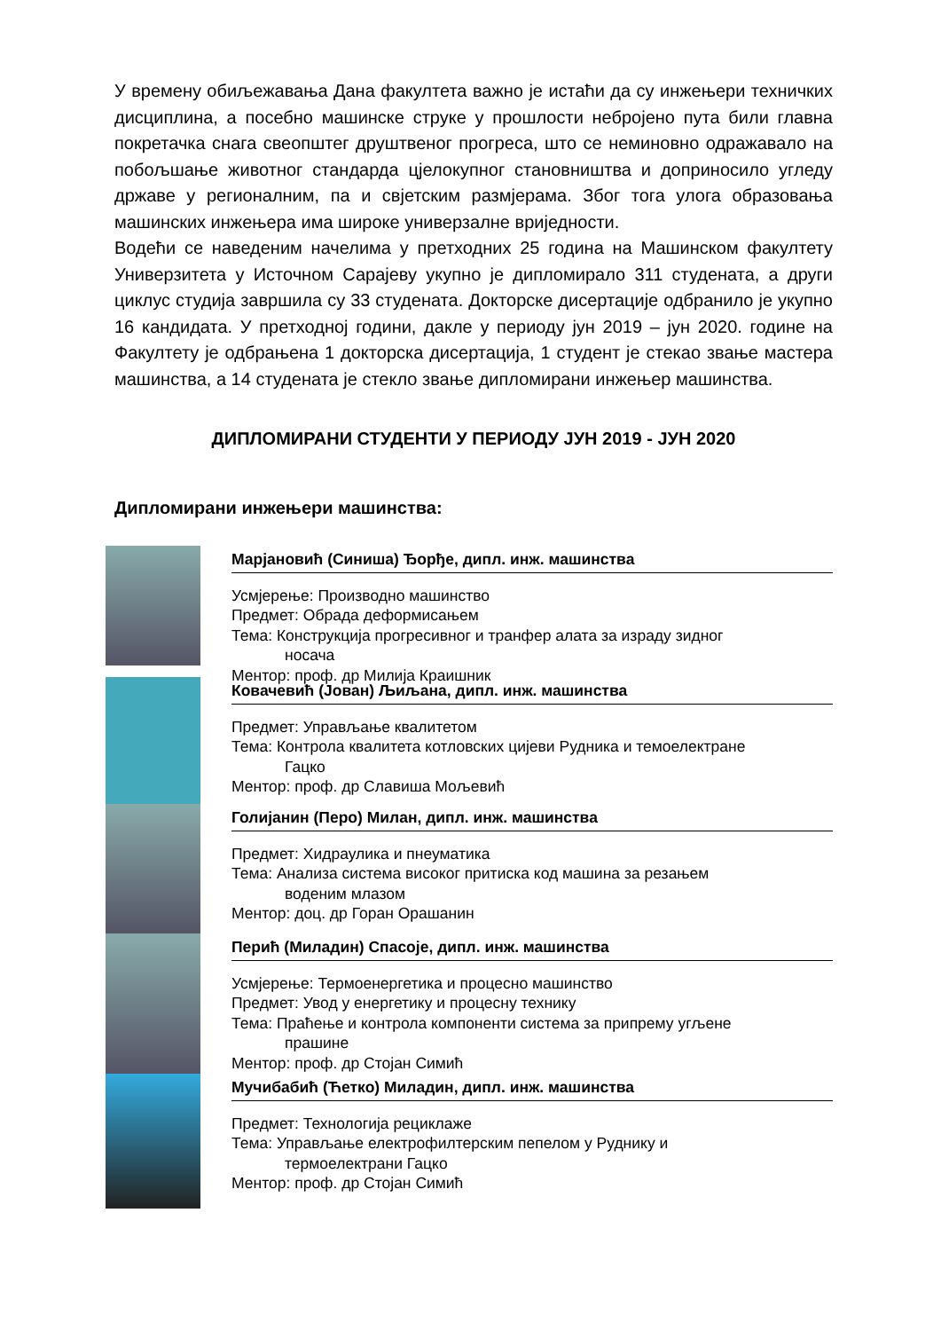У времену обиљежавања Дана факултета важно је истаћи да су инжењери техничких дисциплина, а посебно машинске струке у прошлости небројено пута били главна покретачка снага свеопштег друштвеног прогреса, што се неминовно одражавало на побољшање животног стандарда цјелокупног становништва и доприносило угледу државе у регионалним, па и свјетским размјерама. Због тога улога образовања машинских инжењера има широке универзалне вриједности.
Водећи се наведеним начелима у претходних 25 година на Машинском факултету Универзитета у Источном Сарајеву укупно је дипломирало 311 студената, а други циклус студија завршила су 33 студената. Докторске дисертације одбранило је укупно 16 кандидата. У претходној години, дакле у периоду јун 2019 – јун 2020. године на Факултету је одбрањена 1 докторска дисертација, 1 студент је стекао звање мастера машинства, а 14 студената је стекло звање дипломирани инжењер машинства.
ДИПЛОМИРАНИ СТУДЕНТИ У ПЕРИОДУ ЈУН 2019 - ЈУН 2020
Дипломирани инжењери машинства:
Марјановић (Синиша) Ђорђе, дипл. инж. машинства
Усмјерење: Производно машинство
Предмет: Обрада деформисањем
Тема: Конструкција прогресивног и транфер алата за израду зидног
носача
Ментор: проф. др Милија Краишник
Ковачевић (Јован) Љиљана, дипл. инж. машинства
Предмет: Управљање квалитетом
Тема: Контрола квалитета котловских цијеви Рудника и темоелектране
Гацко
Ментор: проф. др Славиша Мољевић
Голијанин (Перо) Милан, дипл. инж. машинства
Предмет: Хидраулика и пнеуматика
Тема: Анализа система високог притиска код машина за резањем
воденим млазом
Ментор: доц. др Горан Орашанин
Перић (Миладин) Спасоје, дипл. инж. машинства
Усмјерење: Термоенергетика и процесно машинство
Предмет: Увод у енергетику и процесну технику
Тема: Праћење и контрола компоненти система за припрему угљене
прашине
Ментор: проф. др Стојан Симић
Мучибабић (Ћетко) Миладин, дипл. инж. машинства
Предмет: Технологија рециклаже
Тема: Управљање електрофилтерским пепелом у Руднику и
термоелектрани Гацко
Ментор: проф. др Стојан Симић